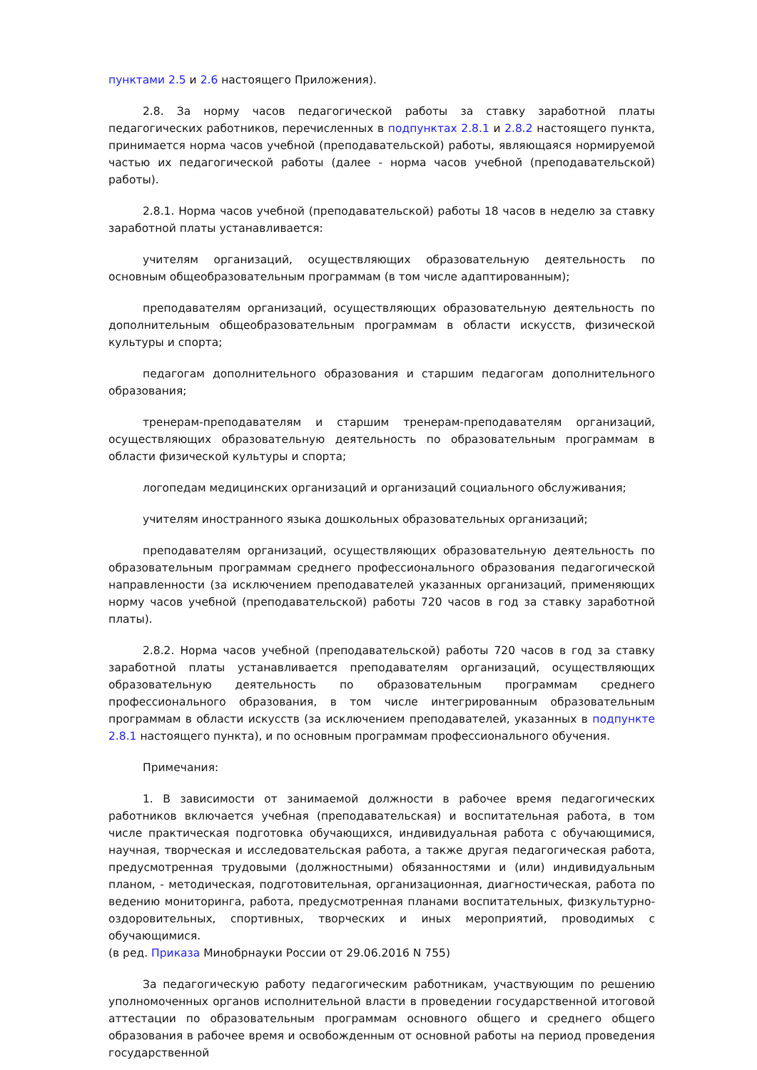пунктами 2.5 и 2.6 настоящего Приложения).
2.8. За норму часов педагогической работы за ставку заработной платы педагогических работников, перечисленных в подпунктах 2.8.1 и 2.8.2 настоящего пункта, принимается норма часов учебной (преподавательской) работы, являющаяся нормируемой частью их педагогической работы (далее - норма часов учебной (преподавательской) работы).
2.8.1. Норма часов учебной (преподавательской) работы 18 часов в неделю за ставку заработной платы устанавливается:
учителям организаций, осуществляющих образовательную деятельность по основным общеобразовательным программам (в том числе адаптированным);
преподавателям организаций, осуществляющих образовательную деятельность по дополнительным общеобразовательным программам в области искусств, физической культуры и спорта;
педагогам дополнительного образования и старшим педагогам дополнительного образования;
тренерам-преподавателям и старшим тренерам-преподавателям организаций, осуществляющих образовательную деятельность по образовательным программам в области физической культуры и спорта;
логопедам медицинских организаций и организаций социального обслуживания;
учителям иностранного языка дошкольных образовательных организаций;
преподавателям организаций, осуществляющих образовательную деятельность по образовательным программам среднего профессионального образования педагогической направленности (за исключением преподавателей указанных организаций, применяющих норму часов учебной (преподавательской) работы 720 часов в год за ставку заработной платы).
2.8.2. Норма часов учебной (преподавательской) работы 720 часов в год за ставку заработной платы устанавливается преподавателям организаций, осуществляющих образовательную деятельность по образовательным программам среднего профессионального образования, в том числе интегрированным образовательным программам в области искусств (за исключением преподавателей, указанных в подпункте 2.8.1 настоящего пункта), и по основным программам профессионального обучения.
Примечания:
1. В зависимости от занимаемой должности в рабочее время педагогических работников включается учебная (преподавательская) и воспитательная работа, в том числе практическая подготовка обучающихся, индивидуальная работа с обучающимися, научная, творческая и исследовательская работа, а также другая педагогическая работа, предусмотренная трудовыми (должностными) обязанностями и (или) индивидуальным планом, - методическая, подготовительная, организационная, диагностическая, работа по ведению мониторинга, работа, предусмотренная планами воспитательных, физкультурно-оздоровительных, спортивных, творческих и иных мероприятий, проводимых с обучающимися.
(в ред. Приказа Минобрнауки России от 29.06.2016 N 755)
За педагогическую работу педагогическим работникам, участвующим по решению уполномоченных органов исполнительной власти в проведении государственной итоговой аттестации по образовательным программам основного общего и среднего общего образования в рабочее время и освобожденным от основной работы на период проведения государственной